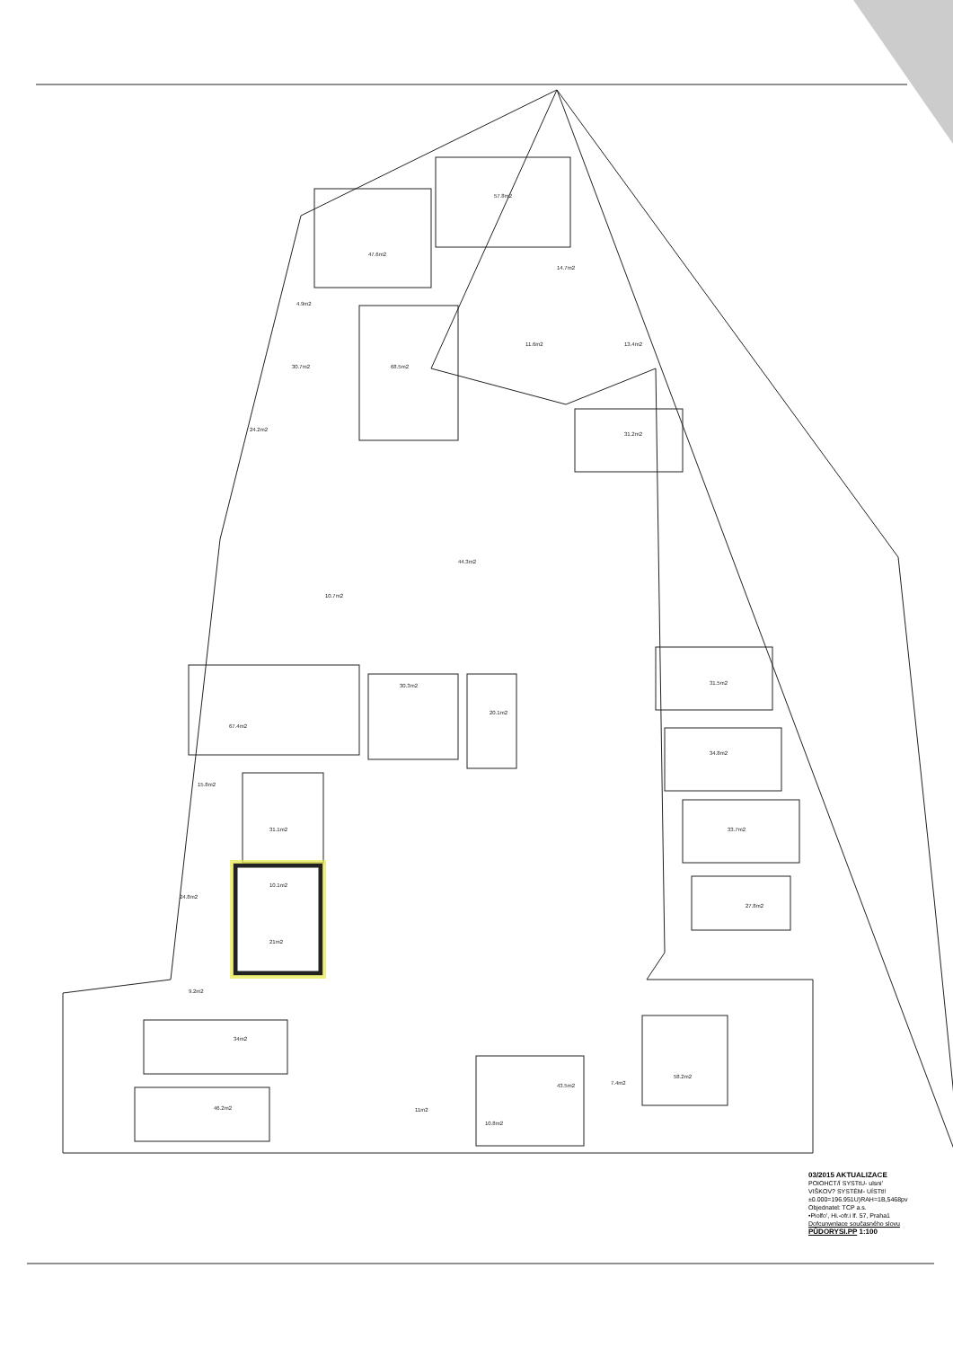57.8m2
47.6m2
14.7m2
4.9m2
30.7m2
68.5m2
11.6m2
13.4m2
31.2m2
24.2m2
44.3m2
10.7m2
30.3m2
20.1m2
67.4m2
31.5m2
34.8m2
33.7m2
15.8m2
31.1m2
24.8m2
10.1m2
21m2
27.8m2
9.2m2
34m2
46.2m2
43.5m2
7.4m2
58.2m2
11m2
10.8m2
03/2015 AKTUALIZACE
POIOHCT/Í SYSTtU- ulsni'
VIŠKOV? SYSTÉM- UÍSTt!!
±0.000=196.951U)RAH=1B,5468pv
Objednatel: TCP a.s.
•Piolfo', Hi.-ofr.i lf. 57, Praha1
Dofcunwnlace současného slovu
PŮDORYSI.PP 1:100